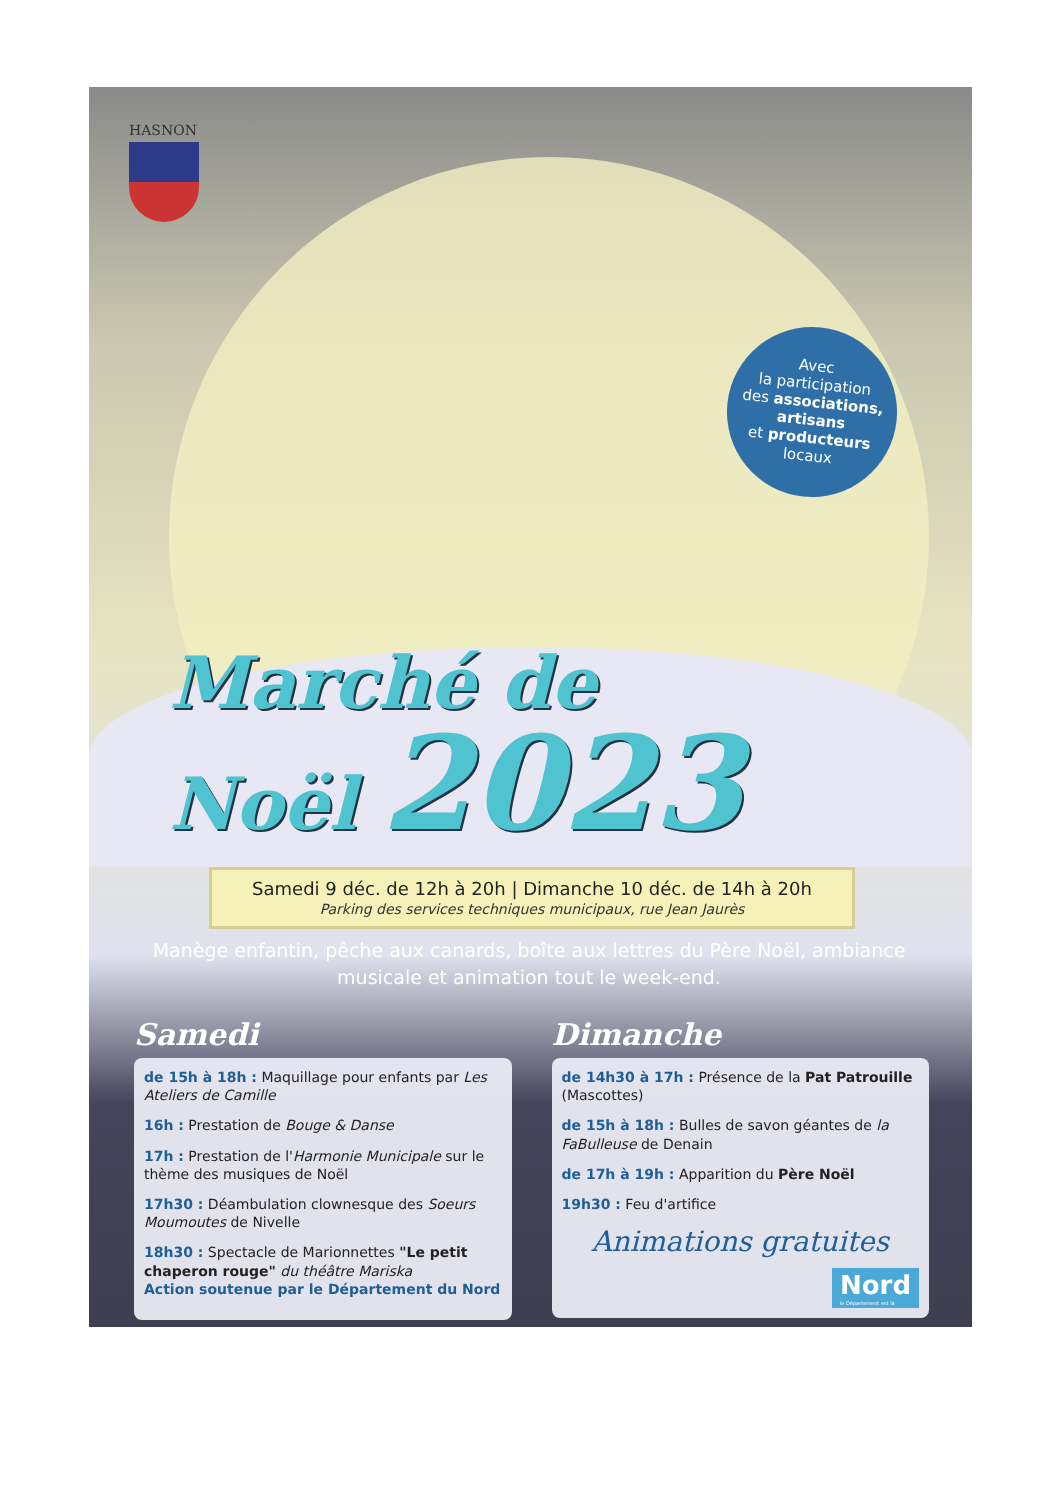HASNON
Avec
la participation
des associations,
artisans
et producteurs
locaux
Marché de
Noël 2023
Samedi 9 déc. de 12h à 20h | Dimanche 10 déc. de 14h à 20h
Parking des services techniques municipaux, rue Jean Jaurès
Manège enfantin, pêche aux canards, boîte aux lettres du Père Noël, ambiance musicale et animation tout le week-end.
Samedi
de 15h à 18h : Maquillage pour enfants par Les Ateliers de Camille
16h : Prestation de Bouge & Danse
17h : Prestation de l'Harmonie Municipale sur le thème des musiques de Noël
17h30 : Déambulation clownesque des Soeurs Moumoutes de Nivelle
18h30 : Spectacle de Marionnettes "Le petit chaperon rouge" du théâtre Mariska
Action soutenue par le Département du Nord
Dimanche
de 14h30 à 17h : Présence de la Pat Patrouille (Mascottes)
de 15h à 18h : Bulles de savon géantes de la FaBulleuse de Denain
de 17h à 19h : Apparition du Père Noël
19h30 : Feu d'artifice
Animations gratuites
Nord le Département est là